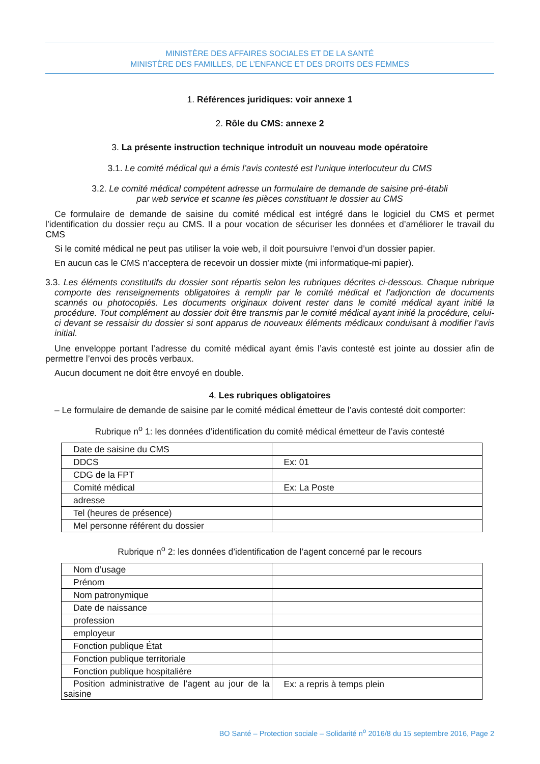MINISTÈRE DES AFFAIRES SOCIALES ET DE LA SANTÉ
MINISTÈRE DES FAMILLES, DE L’ENFANCE ET DES DROITS DES FEMMES
1. Références juridiques: voir annexe 1
2. Rôle du CMS: annexe 2
3. La présente instruction technique introduit un nouveau mode opératoire
3.1. Le comité médical qui a émis l’avis contesté est l’unique interlocuteur du CMS
3.2. Le comité médical compétent adresse un formulaire de demande de saisine pré-établi
par web service et scanne les pièces constituant le dossier au CMS
Ce formulaire de demande de saisine du comité médical est intégré dans le logiciel du CMS et permet l’identification du dossier reçu au CMS. Il a pour vocation de sécuriser les données et d’améliorer le travail du CMS
Si le comité médical ne peut pas utiliser la voie web, il doit poursuivre l’envoi d’un dossier papier.
En aucun cas le CMS n’acceptera de recevoir un dossier mixte (mi informatique-mi papier).
3.3. Les éléments constitutifs du dossier sont répartis selon les rubriques décrites ci-dessous. Chaque rubrique comporte des renseignements obligatoires à remplir par le comité médical et l’adjonction de documents scannés ou photocopiés. Les documents originaux doivent rester dans le comité médical ayant initié la procédure. Tout complément au dossier doit être transmis par le comité médical ayant initié la procédure, celui-ci devant se ressaisir du dossier si sont apparus de nouveaux éléments médicaux conduisant à modifier l’avis initial.
Une enveloppe portant l’adresse du comité médical ayant émis l’avis contesté est jointe au dossier afin de permettre l’envoi des procès verbaux.
Aucun document ne doit être envoyé en double.
4. Les rubriques obligatoires
– Le formulaire de demande de saisine par le comité médical émetteur de l’avis contesté doit comporter:
Rubrique n<sup>o</sup> 1: les données d’identification du comité médical émetteur de l’avis contesté
| Date de saisine du CMS | |
| DDCS | Ex: 01 |
| CDG de la FPT | |
| Comité médical | Ex: La Poste |
| adresse | |
| Tel (heures de présence) | |
| Mel personne référent du dossier | |
Rubrique n<sup>o</sup> 2: les données d’identification de l’agent concerné par le recours
| Nom d’usage | |
| Prénom | |
| Nom patronymique | |
| Date de naissance | |
| profession | |
| employeur | |
| Fonction publique État | |
| Fonction publique territoriale | |
| Fonction publique hospitalière | |
| Position administrative de l’agent au jour de la saisine | Ex: a repris à temps plein |
BO Santé – Protection sociale – Solidarité n<sup>o</sup> 2016/8 du 15 septembre 2016, Page 2